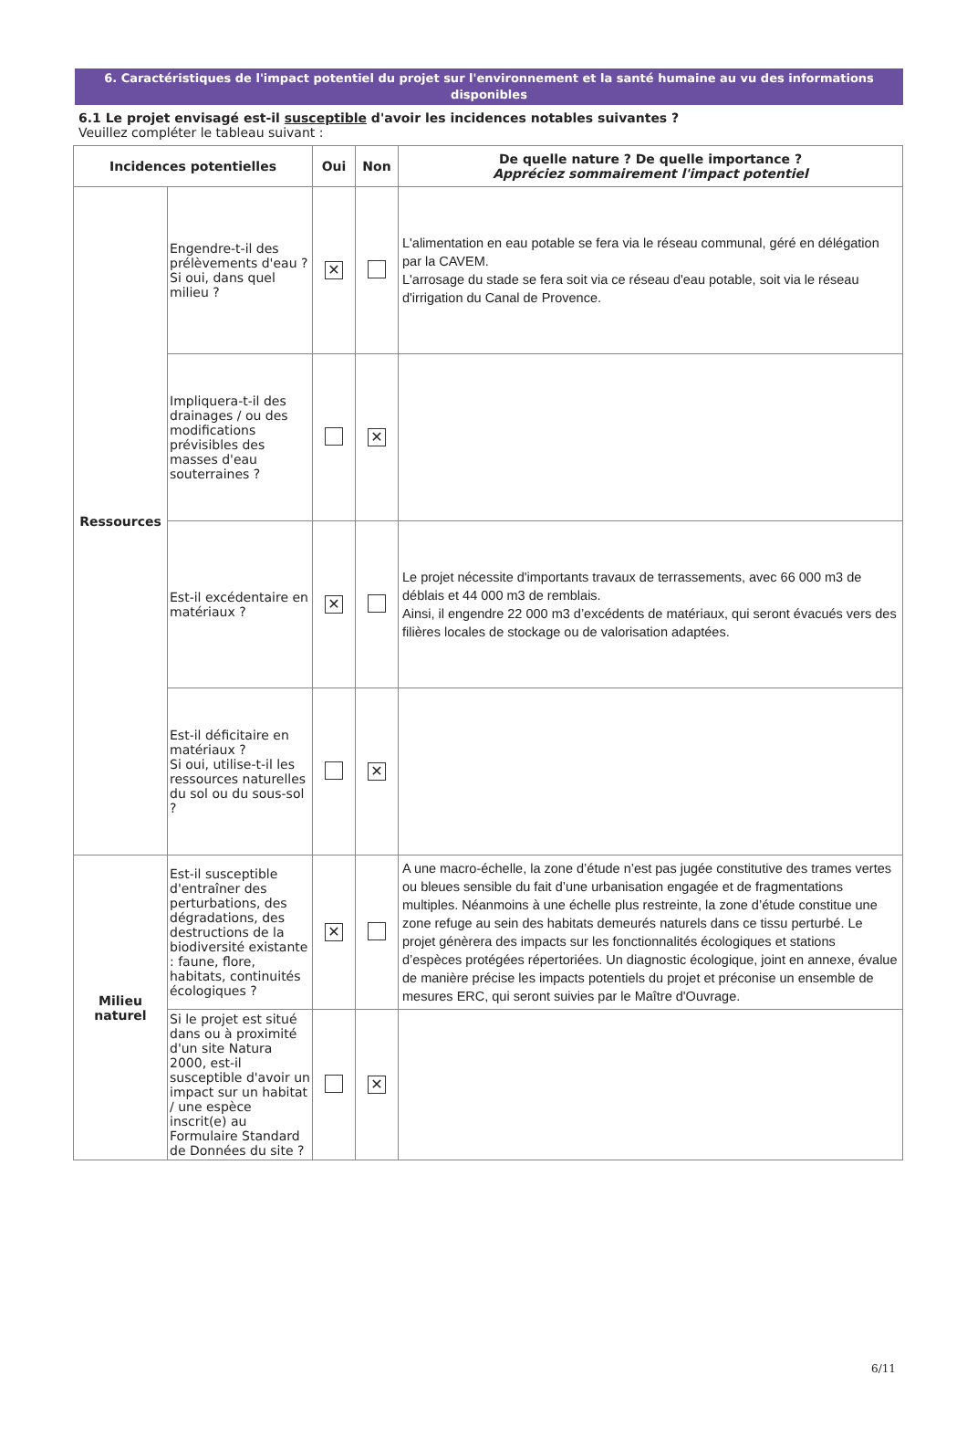6. Caractéristiques de l'impact potentiel du projet sur l'environnement et la santé humaine au vu des informations disponibles
6.1 Le projet envisagé est-il susceptible d'avoir les incidences notables suivantes ?
Veuillez compléter le tableau suivant :
| Incidences potentielles | | Oui | Non | De quelle nature ? De quelle importance ? Appréciez sommairement l'impact potentiel |
| --- | --- | --- | --- | --- |
| Ressources | Engendre-t-il des prélèvements d'eau ? Si oui, dans quel milieu ? | ✕ | | L'alimentation en eau potable se fera via le réseau communal, géré en délégation par la CAVEM. L'arrosage du stade se fera soit via ce réseau d'eau potable, soit via le réseau d'irrigation du Canal de Provence. |
| | Impliquera-t-il des drainages / ou des modifications prévisibles des masses d'eau souterraines ? | | ✕ | |
| | Est-il excédentaire en matériaux ? | ✕ | | Le projet nécessite d'importants travaux de terrassements, avec 66 000 m3 de déblais et 44 000 m3 de remblais. Ainsi, il engendre 22 000 m3 d’excédents de matériaux, qui seront évacués vers des filières locales de stockage ou de valorisation adaptées. |
| | Est-il déficitaire en matériaux ? Si oui, utilise-t-il les ressources naturelles du sol ou du sous-sol ? | | ✕ | |
| Milieu naturel | Est-il susceptible d'entraîner des perturbations, des dégradations, des destructions de la biodiversité existante : faune, flore, habitats, continuités écologiques ? | ✕ | | A une macro-échelle, la zone d’étude n’est pas jugée constitutive des trames vertes ou bleues sensible du fait d’une urbanisation engagée et de fragmentations multiples. Néanmoins à une échelle plus restreinte, la zone d’étude constitue une zone refuge au sein des habitats demeurés naturels dans ce tissu perturbé. Le projet génèrera des impacts sur les fonctionnalités écologiques et stations d’espèces protégées répertoriées. Un diagnostic écologique, joint en annexe, évalue de manière précise les impacts potentiels du projet et préconise un ensemble de mesures ERC, qui seront suivies par le Maître d'Ouvrage. |
| | Si le projet est situé dans ou à proximité d'un site Natura 2000, est-il susceptible d'avoir un impact sur un habitat / une espèce inscrit(e) au Formulaire Standard de Données du site ? | | ✕ | |
6/11